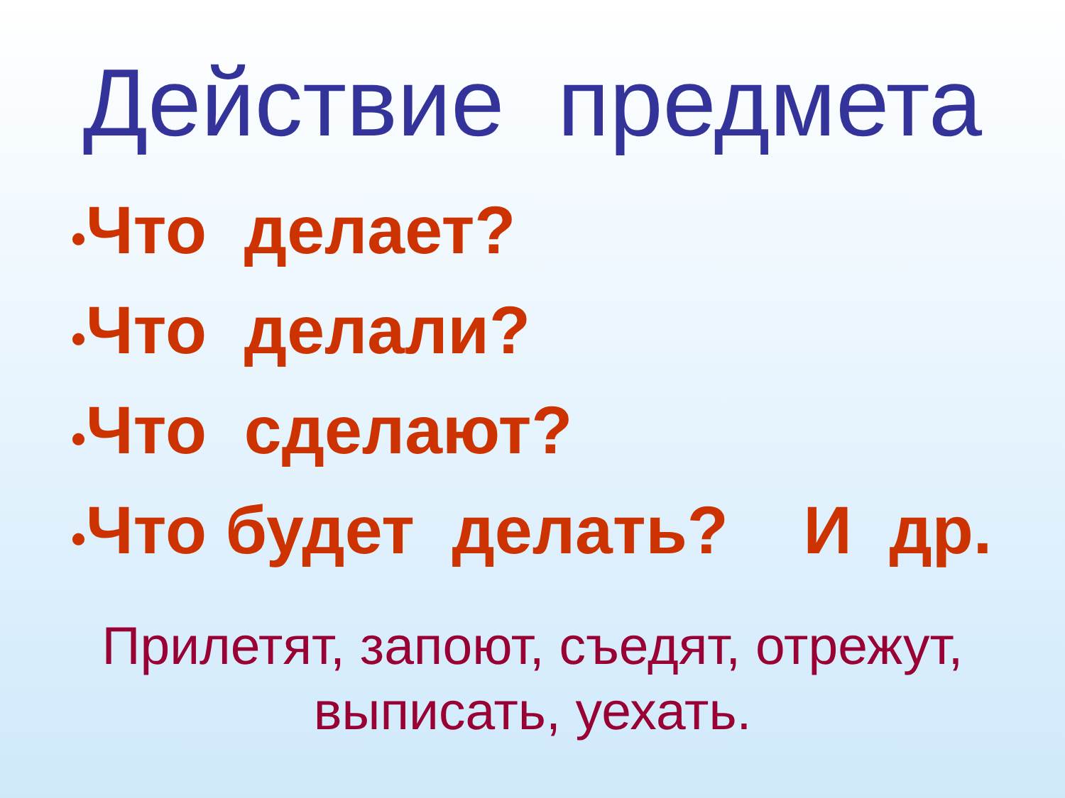Действие предмета
•Что делает?
•Что делали?
•Что сделают?
•Что будет делать? И др.
Прилетят, запоют, съедят, отрежут,
выписать, уехать.